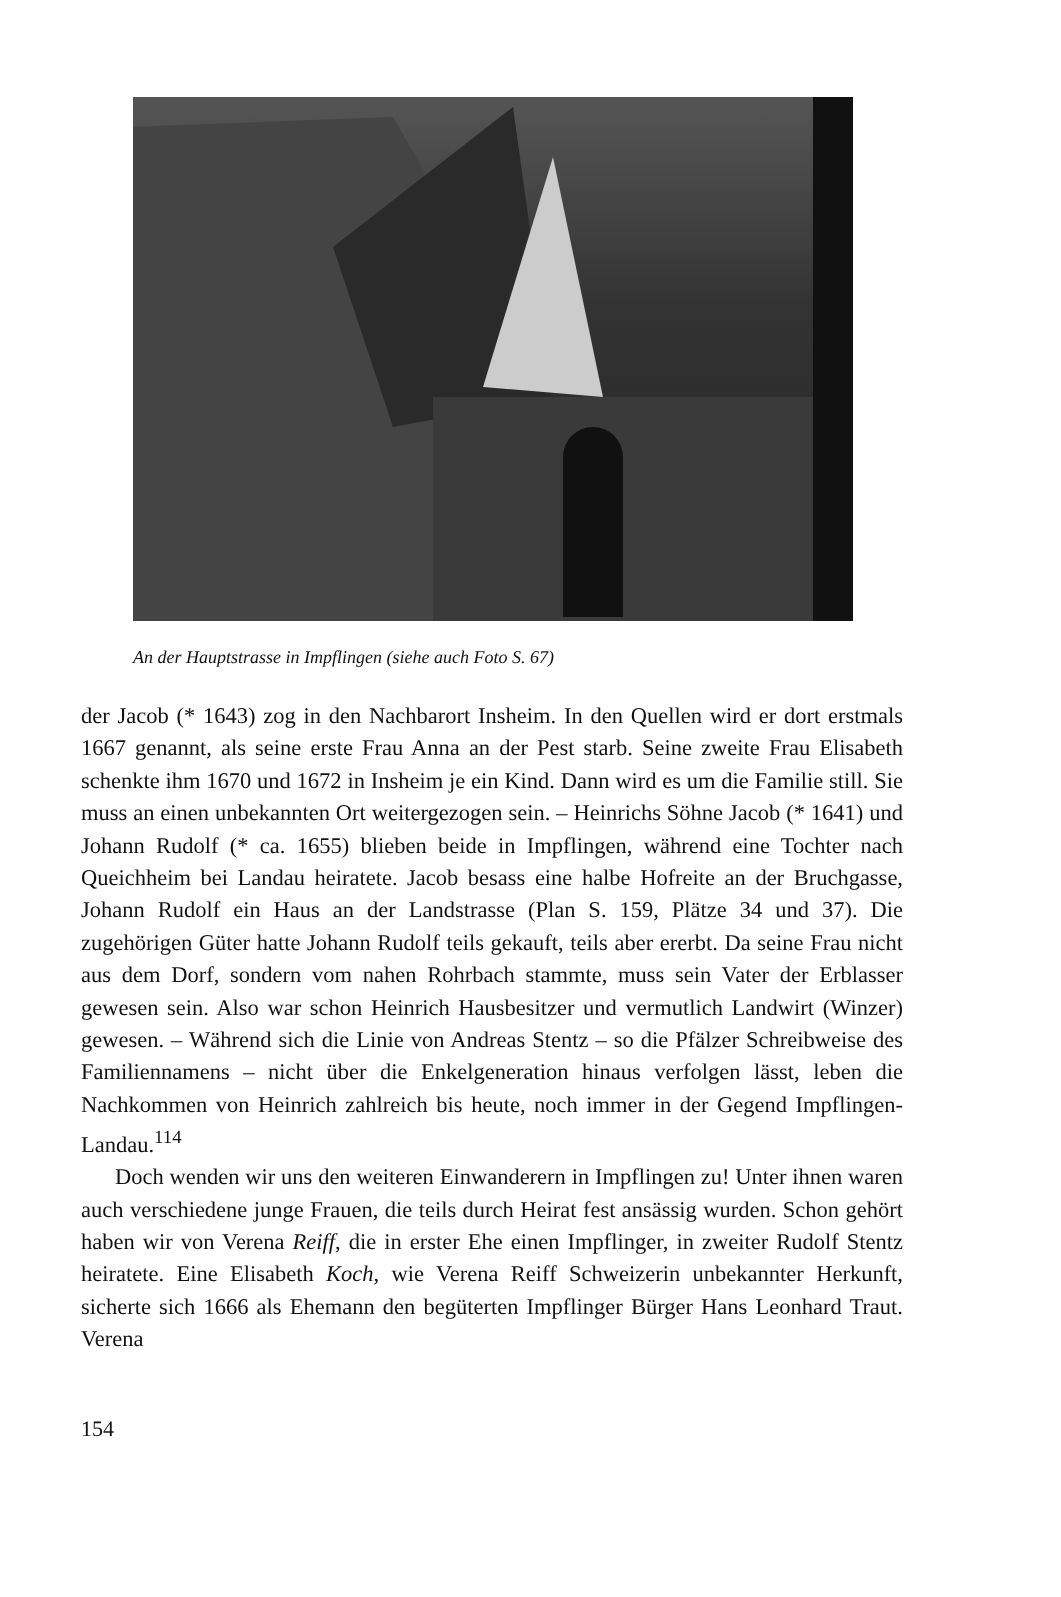An der Hauptstrasse in Impflingen (siehe auch Foto S. 67)
der Jacob (* 1643) zog in den Nachbarort Insheim. In den Quellen wird er dort erstmals 1667 genannt, als seine erste Frau Anna an der Pest starb. Seine zweite Frau Elisabeth schenkte ihm 1670 und 1672 in Insheim je ein Kind. Dann wird es um die Familie still. Sie muss an einen unbekannten Ort weitergezogen sein. – Heinrichs Söhne Jacob (* 1641) und Johann Rudolf (* ca. 1655) blieben beide in Impflingen, während eine Tochter nach Queichheim bei Landau heiratete. Jacob besass eine halbe Hofreite an der Bruchgasse, Johann Rudolf ein Haus an der Landstrasse (Plan S. 159, Plätze 34 und 37). Die zugehörigen Güter hatte Johann Rudolf teils gekauft, teils aber ererbt. Da seine Frau nicht aus dem Dorf, sondern vom nahen Rohrbach stammte, muss sein Vater der Erblasser gewesen sein. Also war schon Heinrich Hausbesitzer und vermutlich Landwirt (Winzer) gewesen. – Während sich die Linie von Andreas Stentz – so die Pfälzer Schreibweise des Familiennamens – nicht über die Enkelgeneration hinaus verfolgen lässt, leben die Nachkommen von Heinrich zahlreich bis heute, noch immer in der Gegend Impflingen-Landau.<sup>114</sup>
Doch wenden wir uns den weiteren Einwanderern in Impflingen zu! Unter ihnen waren auch verschiedene junge Frauen, die teils durch Heirat fest ansässig wurden. Schon gehört haben wir von Verena Reiff, die in erster Ehe einen Impflinger, in zweiter Rudolf Stentz heiratete. Eine Elisabeth Koch, wie Verena Reiff Schweizerin unbekannter Herkunft, sicherte sich 1666 als Ehemann den begüterten Impflinger Bürger Hans Leonhard Traut. Verena
154